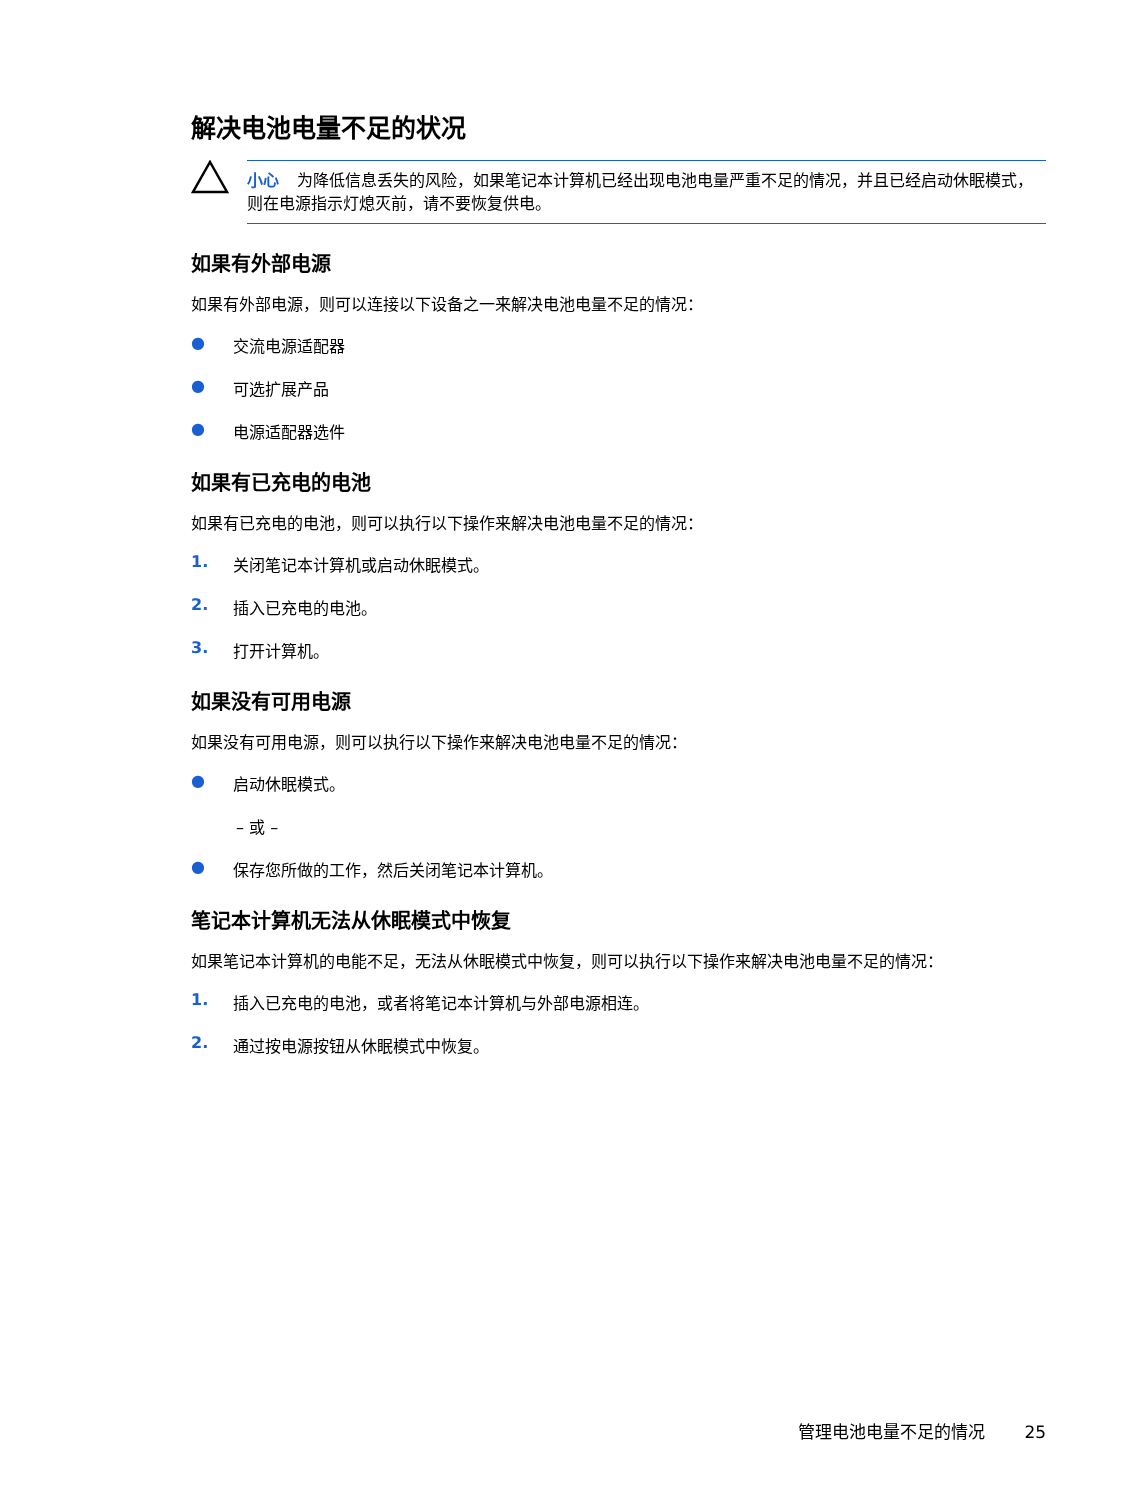解决电池电量不足的状况
小心 为降低信息丢失的风险，如果笔记本计算机已经出现电池电量严重不足的情况，并且已经启动休眠模式，则在电源指示灯熄灭前，请不要恢复供电。
如果有外部电源
如果有外部电源，则可以连接以下设备之一来解决电池电量不足的情况：
● 交流电源适配器
● 可选扩展产品
● 电源适配器选件
如果有已充电的电池
如果有已充电的电池，则可以执行以下操作来解决电池电量不足的情况：
1. 关闭笔记本计算机或启动休眠模式。
2. 插入已充电的电池。
3. 打开计算机。
如果没有可用电源
如果没有可用电源，则可以执行以下操作来解决电池电量不足的情况：
● 启动休眠模式。
– 或 –
● 保存您所做的工作，然后关闭笔记本计算机。
笔记本计算机无法从休眠模式中恢复
如果笔记本计算机的电能不足，无法从休眠模式中恢复，则可以执行以下操作来解决电池电量不足的情况：
1. 插入已充电的电池，或者将笔记本计算机与外部电源相连。
2. 通过按电源按钮从休眠模式中恢复。
管理电池电量不足的情况 25